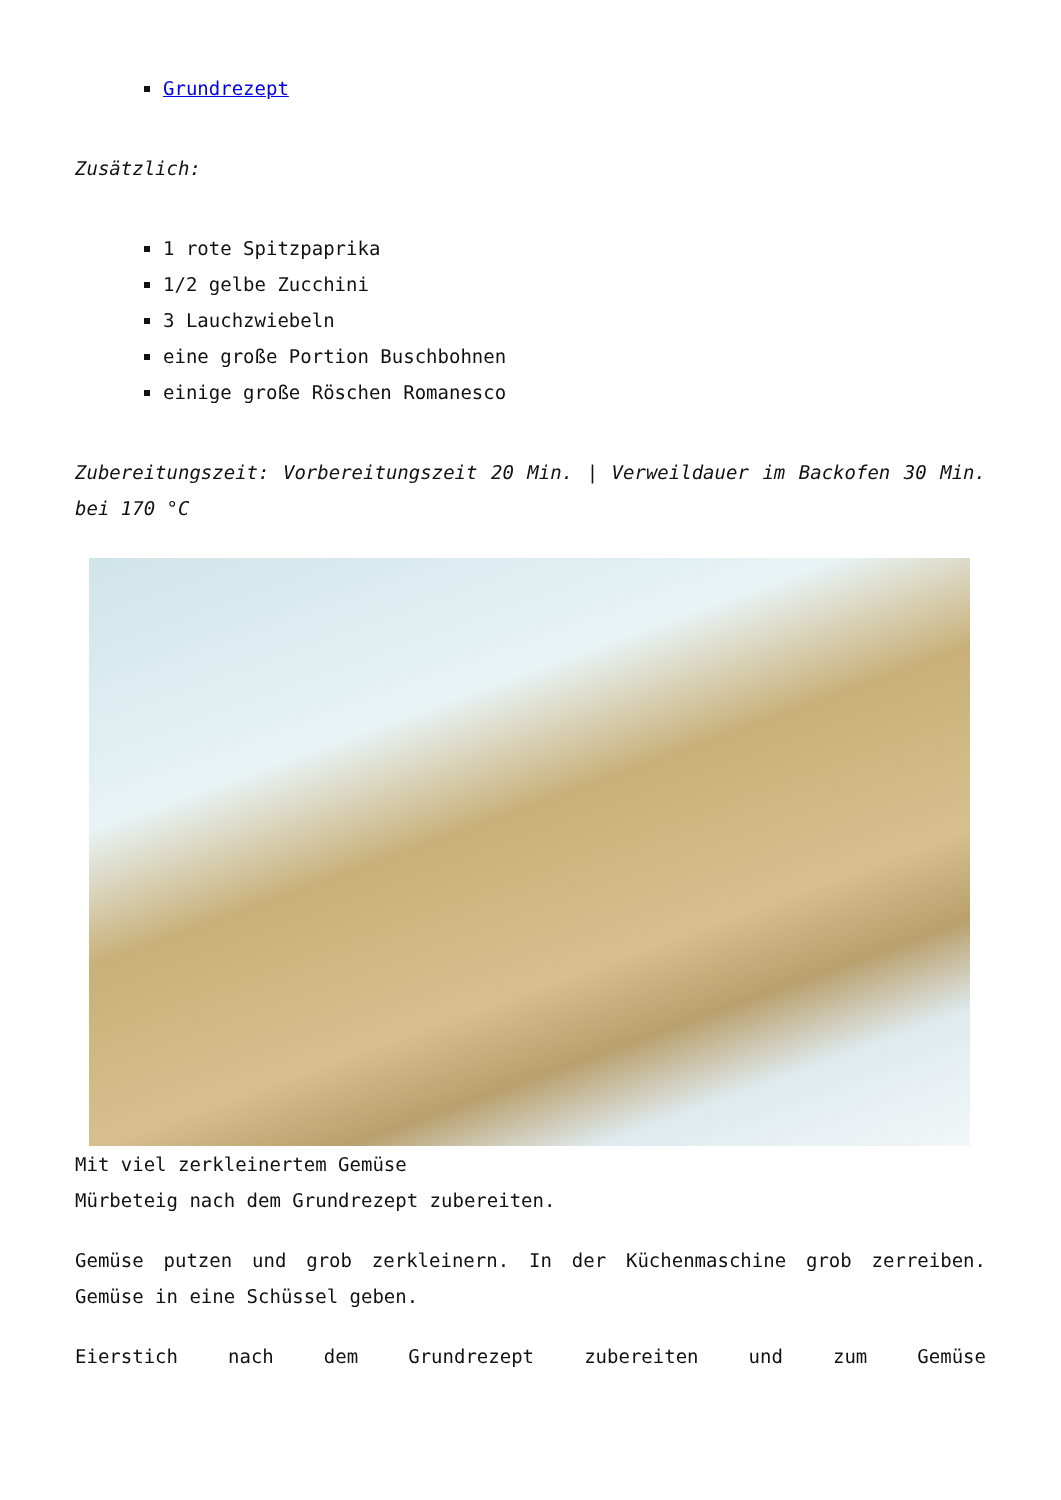Grundrezept
Zusätzlich:
1 rote Spitzpaprika
1/2 gelbe Zucchini
3 Lauchzwiebeln
eine große Portion Buschbohnen
einige große Röschen Romanesco
Zubereitungszeit: Vorbereitungszeit 20 Min. | Verweildauer im Backofen 30 Min. bei 170 °C
Mit viel zerkleinertem Gemüse
Mürbeteig nach dem Grundrezept zubereiten.
Gemüse putzen und grob zerkleinern. In der Küchenmaschine grob zerreiben. Gemüse in eine Schüssel geben.
Eierstich nach dem Grundrezept zubereiten und zum Gemüse